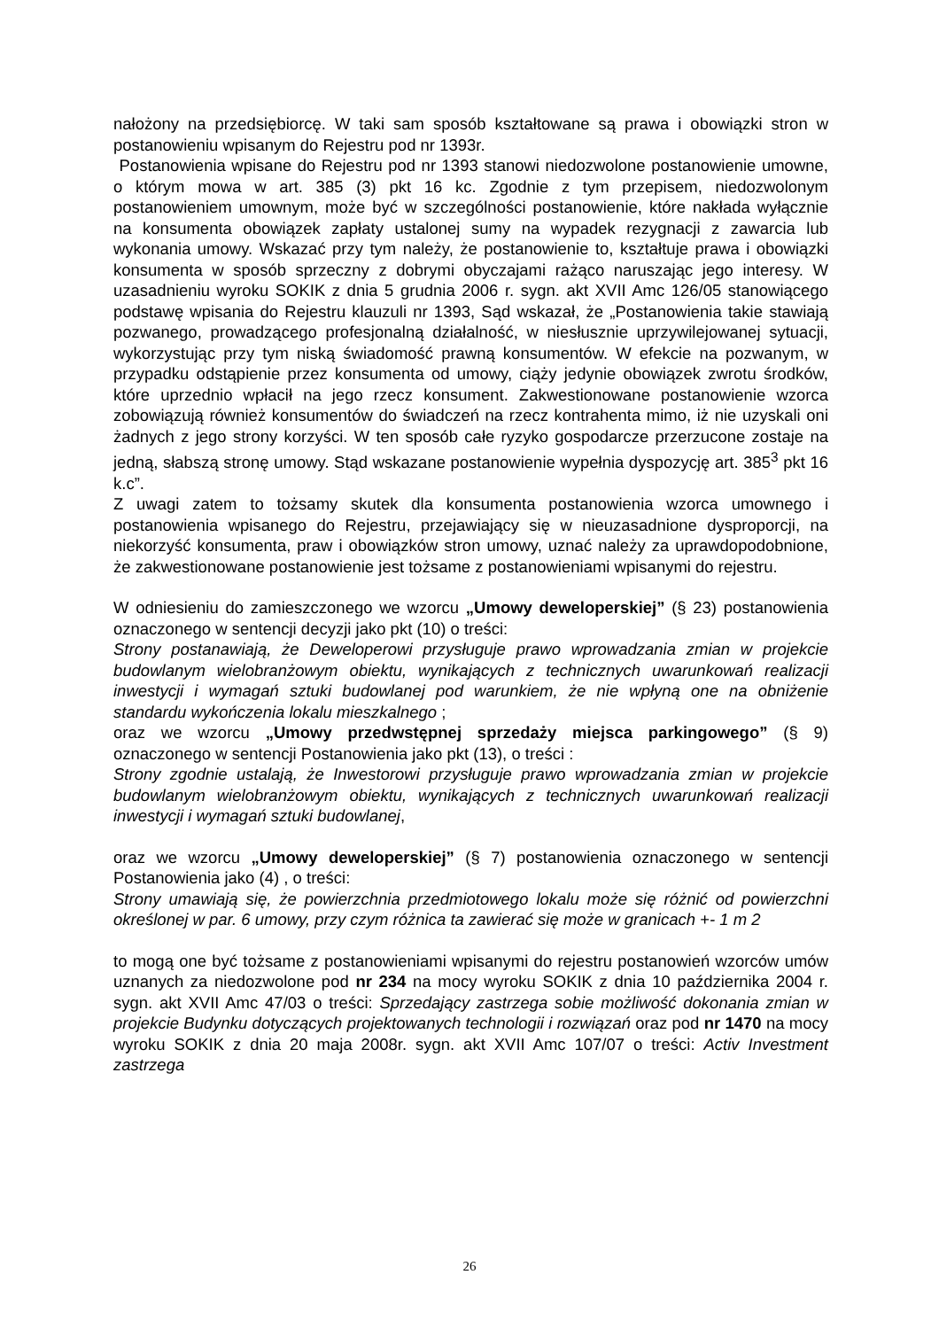nałożony na przedsiębiorcę. W taki sam sposób kształtowane są prawa i obowiązki stron w postanowieniu wpisanym do Rejestru pod nr 1393r.
Postanowienia wpisane do Rejestru pod nr 1393 stanowi niedozwolone postanowienie umowne, o którym mowa w art. 385 (3) pkt 16 kc. Zgodnie z tym przepisem, niedozwolonym postanowieniem umownym, może być w szczególności postanowienie, które nakłada wyłącznie na konsumenta obowiązek zapłaty ustalonej sumy na wypadek rezygnacji z zawarcia lub wykonania umowy. Wskazać przy tym należy, że postanowienie to, kształtuje prawa i obowiązki konsumenta w sposób sprzeczny z dobrymi obyczajami rażąco naruszając jego interesy. W uzasadnieniu wyroku SOKIK z dnia 5 grudnia 2006 r. sygn. akt XVII Amc 126/05 stanowiącego podstawę wpisania do Rejestru klauzuli nr 1393, Sąd wskazał, że „Postanowienia takie stawiają pozwanego, prowadzącego profesjonalną działalność, w niesłusznie uprzywilejowanej sytuacji, wykorzystując przy tym niską świadomość prawną konsumentów. W efekcie na pozwanym, w przypadku odstąpienie przez konsumenta od umowy, ciąży jedynie obowiązek zwrotu środków, które uprzednio wpłacił na jego rzecz konsument. Zakwestionowane postanowienie wzorca zobowiązują również konsumentów do świadczeń na rzecz kontrahenta mimo, iż nie uzyskali oni żadnych z jego strony korzyści. W ten sposób całe ryzyko gospodarcze przerzucone zostaje na jedną, słabszą stronę umowy. Stąd wskazane postanowienie wypełnia dyspozycję art. 385<sup>3</sup> pkt 16 k.c”.
Z uwagi zatem to tożsamy skutek dla konsumenta postanowienia wzorca umownego i postanowienia wpisanego do Rejestru, przejawiający się w nieuzasadnione dysproporcji, na niekorzyść konsumenta, praw i obowiązków stron umowy, uznać należy za uprawdopodobnione, że zakwestionowane postanowienie jest tożsame z postanowieniami wpisanymi do rejestru.
W odniesieniu do zamieszczonego we wzorcu „Umowy deweloperskiej” (§ 23) postanowienia oznaczonego w sentencji decyzji jako pkt (10) o treści:
Strony postanawiają, że Deweloperowi przysługuje prawo wprowadzania zmian w projekcie budowlanym wielobranżowym obiektu, wynikających z technicznych uwarunkowań realizacji inwestycji i wymagań sztuki budowlanej pod warunkiem, że nie wpłyną one na obniżenie standardu wykończenia lokalu mieszkalnego ;
oraz we wzorcu „Umowy przedwstępnej sprzedaży miejsca parkingowego” (§ 9) oznaczonego w sentencji Postanowienia jako pkt (13), o treści :
Strony zgodnie ustalają, że Inwestorowi przysługuje prawo wprowadzania zmian w projekcie budowlanym wielobranżowym obiektu, wynikających z technicznych uwarunkowań realizacji inwestycji i wymagań sztuki budowlanej,
oraz we wzorcu „Umowy deweloperskiej” (§ 7) postanowienia oznaczonego w sentencji Postanowienia jako (4) , o treści:
Strony umawiają się, że powierzchnia przedmiotowego lokalu może się różnić od powierzchni określonej w par. 6 umowy, przy czym różnica ta zawierać się może w granicach +- 1 m 2
to mogą one być tożsame z postanowieniami wpisanymi do rejestru postanowień wzorców umów uznanych za niedozwolone pod nr 234 na mocy wyroku SOKIK z dnia 10 października 2004 r. sygn. akt XVII Amc 47/03 o treści: Sprzedający zastrzega sobie możliwość dokonania zmian w projekcie Budynku dotyczących projektowanych technologii i rozwiązań oraz pod nr 1470 na mocy wyroku SOKIK z dnia 20 maja 2008r. sygn. akt XVII Amc 107/07 o treści: Activ Investment zastrzega
26